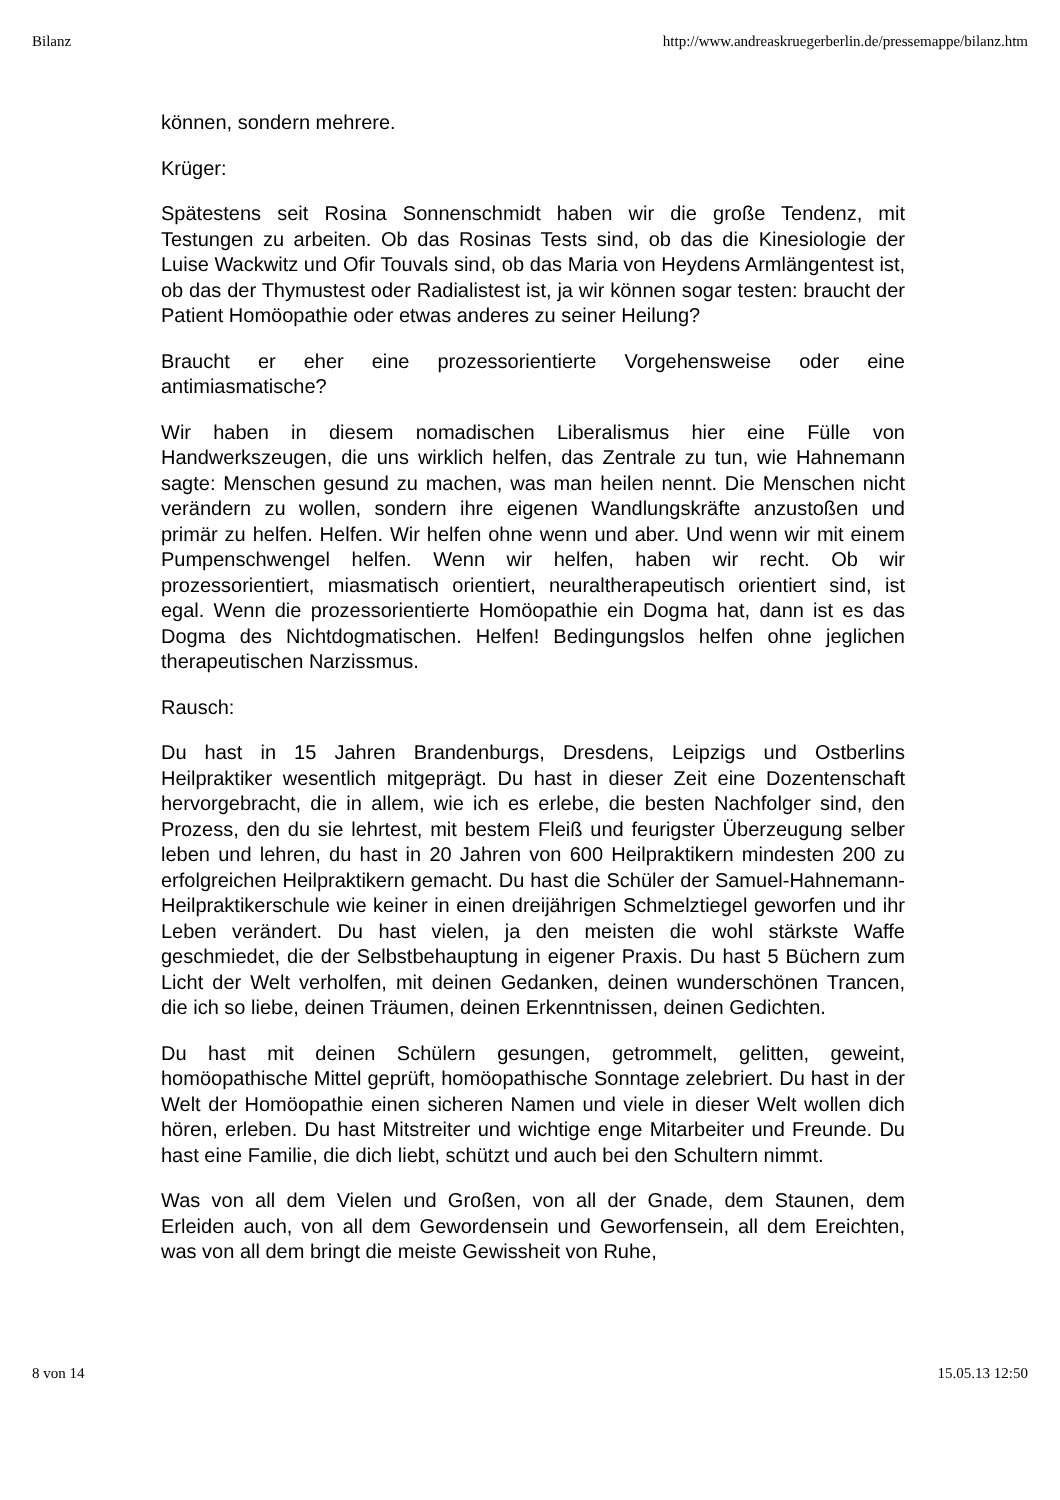Bilanz http://www.andreaskruegerberlin.de/pressemappe/bilanz.htm
können, sondern mehrere.
Krüger:
Spätestens seit Rosina Sonnenschmidt haben wir die große Tendenz, mit Testungen zu arbeiten. Ob das Rosinas Tests sind, ob das die Kinesiologie der Luise Wackwitz und Ofir Touvals sind, ob das Maria von Heydens Armlängentest ist, ob das der Thymustest oder Radialistest ist, ja wir können sogar testen: braucht der Patient Homöopathie oder etwas anderes zu seiner Heilung?
Braucht er eher eine prozessorientierte Vorgehensweise oder eine antimiasmatische?
Wir haben in diesem nomadischen Liberalismus hier eine Fülle von Handwerkszeugen, die uns wirklich helfen, das Zentrale zu tun, wie Hahnemann sagte: Menschen gesund zu machen, was man heilen nennt. Die Menschen nicht verändern zu wollen, sondern ihre eigenen Wandlungskräfte anzustoßen und primär zu helfen. Helfen. Wir helfen ohne wenn und aber. Und wenn wir mit einem Pumpenschwengel helfen. Wenn wir helfen, haben wir recht. Ob wir prozessorientiert, miasmatisch orientiert, neuraltherapeutisch orientiert sind, ist egal. Wenn die prozessorientierte Homöopathie ein Dogma hat, dann ist es das Dogma des Nichtdogmatischen. Helfen! Bedingungslos helfen ohne jeglichen therapeutischen Narzissmus.
Rausch:
Du hast in 15 Jahren Brandenburgs, Dresdens, Leipzigs und Ostberlins Heilpraktiker wesentlich mitgeprägt. Du hast in dieser Zeit eine Dozentenschaft hervorgebracht, die in allem, wie ich es erlebe, die besten Nachfolger sind, den Prozess, den du sie lehrtest, mit bestem Fleiß und feurigster Überzeugung selber leben und lehren, du hast in 20 Jahren von 600 Heilpraktikern mindesten 200 zu erfolgreichen Heilpraktikern gemacht. Du hast die Schüler der Samuel-Hahnemann- Heilpraktikerschule wie keiner in einen dreijährigen Schmelztiegel geworfen und ihr Leben verändert. Du hast vielen, ja den meisten die wohl stärkste Waffe geschmiedet, die der Selbstbehauptung in eigener Praxis. Du hast 5 Büchern zum Licht der Welt verholfen, mit deinen Gedanken, deinen wunderschönen Trancen, die ich so liebe, deinen Träumen, deinen Erkenntnissen, deinen Gedichten.
Du hast mit deinen Schülern gesungen, getrommelt, gelitten, geweint, homöopathische Mittel geprüft, homöopathische Sonntage zelebriert. Du hast in der Welt der Homöopathie einen sicheren Namen und viele in dieser Welt wollen dich hören, erleben. Du hast Mitstreiter und wichtige enge Mitarbeiter und Freunde. Du hast eine Familie, die dich liebt, schützt und auch bei den Schultern nimmt.
Was von all dem Vielen und Großen, von all der Gnade, dem Staunen, dem Erleiden auch, von all dem Gewordensein und Geworfensein, all dem Ereichten, was von all dem bringt die meiste Gewissheit von Ruhe,
8 von 14 15.05.13 12:50